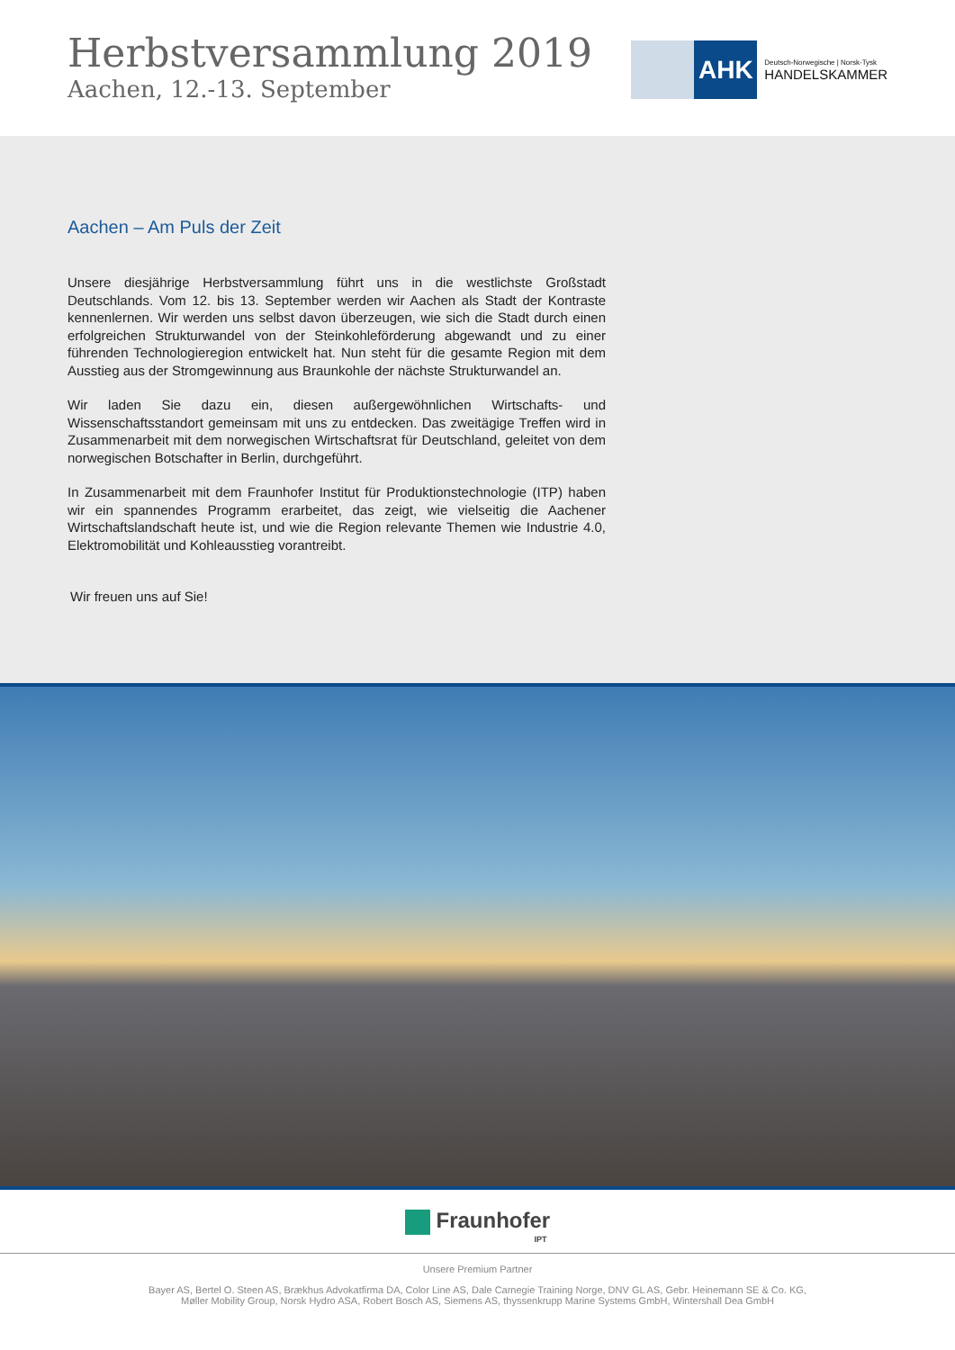Herbstversammlung 2019
Aachen, 12.-13. September
AHK
Deutsch-Norwegische | Norsk-Tysk
HANDELSKAMMER
Aachen – Am Puls der Zeit
Unsere diesjährige Herbstversammlung führt uns in die westlichste Großstadt Deutschlands. Vom 12. bis 13. September werden wir Aachen als Stadt der Kontraste kennenlernen. Wir werden uns selbst davon überzeugen, wie sich die Stadt durch einen erfolgreichen Strukturwandel von der Steinkohleförderung abgewandt und zu einer führenden Technologieregion entwickelt hat. Nun steht für die gesamte Region mit dem Ausstieg aus der Stromgewinnung aus Braunkohle der nächste Strukturwandel an.
Wir laden Sie dazu ein, diesen außergewöhnlichen Wirtschafts- und Wissenschaftsstandort gemeinsam mit uns zu entdecken. Das zweitägige Treffen wird in Zusammenarbeit mit dem norwegischen Wirtschaftsrat für Deutschland, geleitet von dem norwegischen Botschafter in Berlin, durchgeführt.
In Zusammenarbeit mit dem Fraunhofer Institut für Produktionstechnologie (ITP) haben wir ein spannendes Programm erarbeitet, das zeigt, wie vielseitig die Aachener Wirtschaftslandschaft heute ist, und wie die Region relevante Themen wie Industrie 4.0, Elektromobilität und Kohleausstieg vorantreibt.
Wir freuen uns auf Sie!
Fraunhofer
IPT
Unsere Premium Partner
Bayer AS, Bertel O. Steen AS, Brækhus Advokatfirma DA, Color Line AS, Dale Carnegie Training Norge, DNV GL AS, Gebr. Heinemann SE & Co. KG,
Møller Mobility Group, Norsk Hydro ASA, Robert Bosch AS, Siemens AS, thyssenkrupp Marine Systems GmbH, Wintershall Dea GmbH